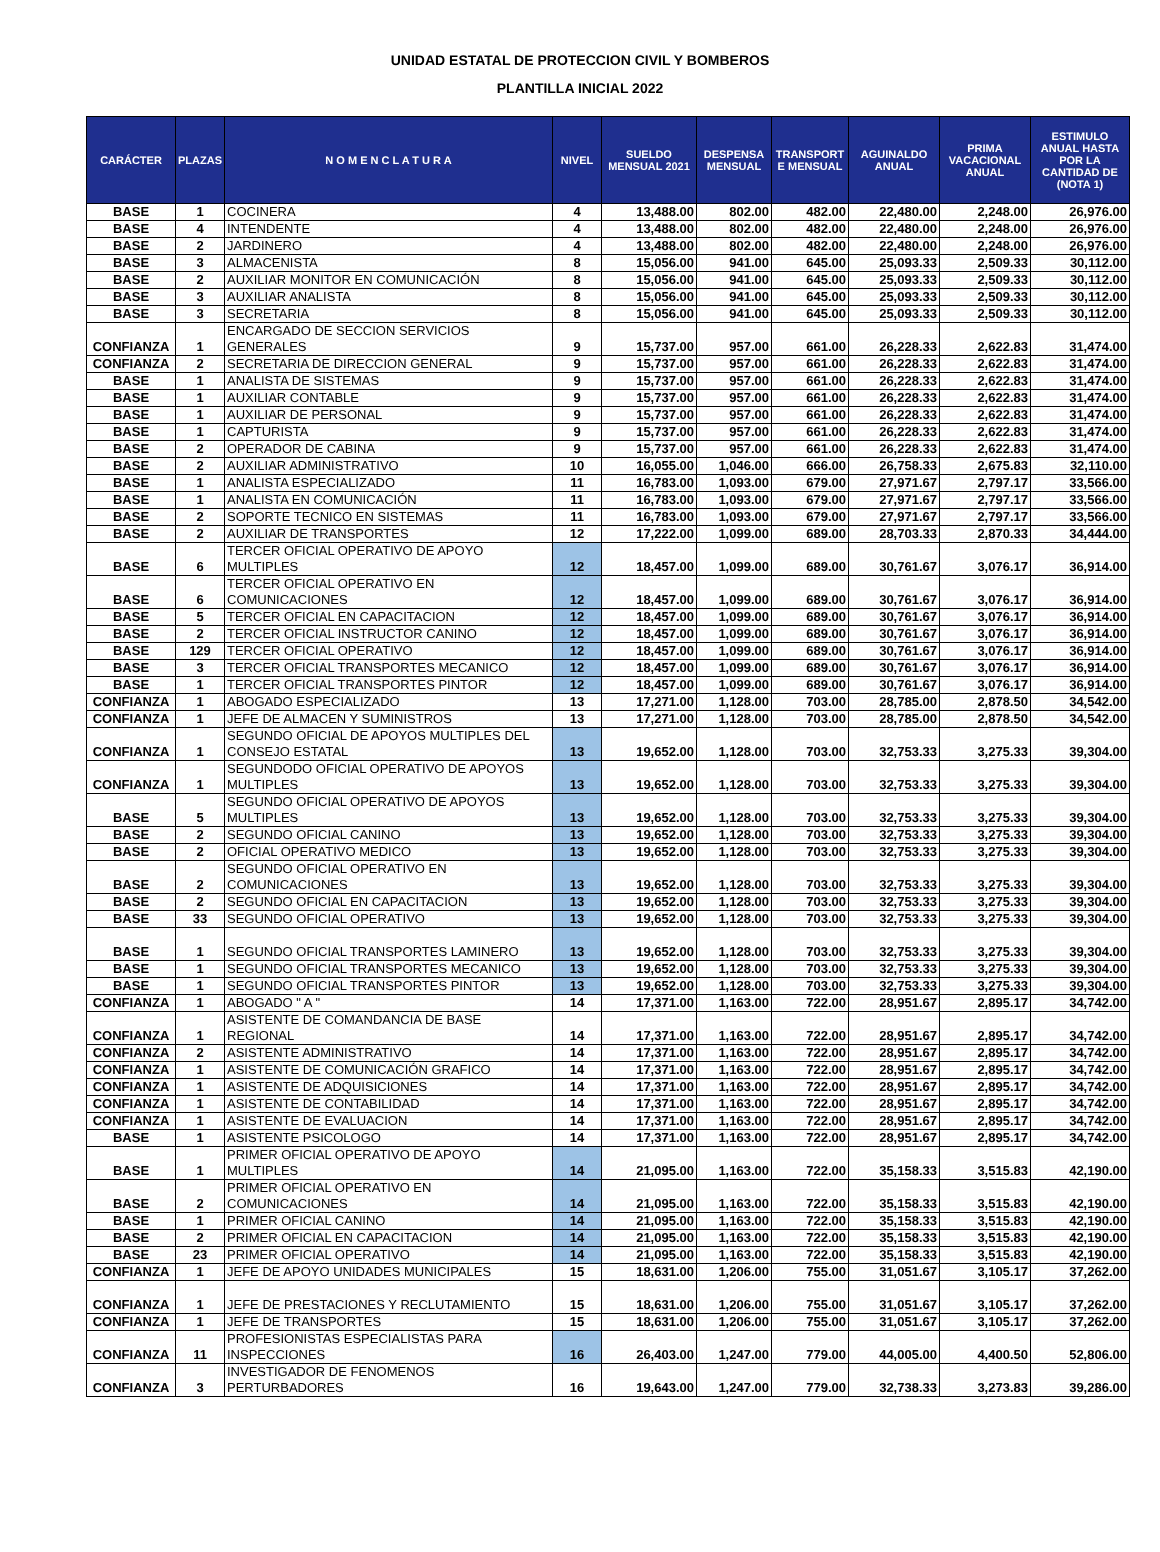UNIDAD ESTATAL DE PROTECCION CIVIL Y BOMBEROS
PLANTILLA INICIAL 2022
| CARÁCTER | PLAZAS | N O M E N C L A T U R A | NIVEL | SUELDO MENSUAL 2021 | DESPENSA MENSUAL | TRANSPORT E MENSUAL | AGUINALDO ANUAL | PRIMA VACACIONAL ANUAL | ESTIMULO ANUAL HASTA POR LA CANTIDAD DE (NOTA 1) |
| --- | --- | --- | --- | --- | --- | --- | --- | --- | --- |
| BASE | 1 | COCINERA | 4 | 13,488.00 | 802.00 | 482.00 | 22,480.00 | 2,248.00 | 26,976.00 |
| BASE | 4 | INTENDENTE | 4 | 13,488.00 | 802.00 | 482.00 | 22,480.00 | 2,248.00 | 26,976.00 |
| BASE | 2 | JARDINERO | 4 | 13,488.00 | 802.00 | 482.00 | 22,480.00 | 2,248.00 | 26,976.00 |
| BASE | 3 | ALMACENISTA | 8 | 15,056.00 | 941.00 | 645.00 | 25,093.33 | 2,509.33 | 30,112.00 |
| BASE | 2 | AUXILIAR MONITOR EN COMUNICACIÓN | 8 | 15,056.00 | 941.00 | 645.00 | 25,093.33 | 2,509.33 | 30,112.00 |
| BASE | 3 | AUXILIAR ANALISTA | 8 | 15,056.00 | 941.00 | 645.00 | 25,093.33 | 2,509.33 | 30,112.00 |
| BASE | 3 | SECRETARIA | 8 | 15,056.00 | 941.00 | 645.00 | 25,093.33 | 2,509.33 | 30,112.00 |
| CONFIANZA | 1 | ENCARGADO DE SECCION SERVICIOS GENERALES | 9 | 15,737.00 | 957.00 | 661.00 | 26,228.33 | 2,622.83 | 31,474.00 |
| CONFIANZA | 2 | SECRETARIA DE DIRECCION GENERAL | 9 | 15,737.00 | 957.00 | 661.00 | 26,228.33 | 2,622.83 | 31,474.00 |
| BASE | 1 | ANALISTA DE SISTEMAS | 9 | 15,737.00 | 957.00 | 661.00 | 26,228.33 | 2,622.83 | 31,474.00 |
| BASE | 1 | AUXILIAR CONTABLE | 9 | 15,737.00 | 957.00 | 661.00 | 26,228.33 | 2,622.83 | 31,474.00 |
| BASE | 1 | AUXILIAR DE PERSONAL | 9 | 15,737.00 | 957.00 | 661.00 | 26,228.33 | 2,622.83 | 31,474.00 |
| BASE | 1 | CAPTURISTA | 9 | 15,737.00 | 957.00 | 661.00 | 26,228.33 | 2,622.83 | 31,474.00 |
| BASE | 2 | OPERADOR DE CABINA | 9 | 15,737.00 | 957.00 | 661.00 | 26,228.33 | 2,622.83 | 31,474.00 |
| BASE | 2 | AUXILIAR ADMINISTRATIVO | 10 | 16,055.00 | 1,046.00 | 666.00 | 26,758.33 | 2,675.83 | 32,110.00 |
| BASE | 1 | ANALISTA ESPECIALIZADO | 11 | 16,783.00 | 1,093.00 | 679.00 | 27,971.67 | 2,797.17 | 33,566.00 |
| BASE | 1 | ANALISTA EN COMUNICACIÓN | 11 | 16,783.00 | 1,093.00 | 679.00 | 27,971.67 | 2,797.17 | 33,566.00 |
| BASE | 2 | SOPORTE TECNICO EN SISTEMAS | 11 | 16,783.00 | 1,093.00 | 679.00 | 27,971.67 | 2,797.17 | 33,566.00 |
| BASE | 2 | AUXILIAR DE TRANSPORTES | 12 | 17,222.00 | 1,099.00 | 689.00 | 28,703.33 | 2,870.33 | 34,444.00 |
| BASE | 6 | TERCER OFICIAL OPERATIVO DE APOYO MULTIPLES | 12 | 18,457.00 | 1,099.00 | 689.00 | 30,761.67 | 3,076.17 | 36,914.00 |
| BASE | 6 | TERCER OFICIAL OPERATIVO EN COMUNICACIONES | 12 | 18,457.00 | 1,099.00 | 689.00 | 30,761.67 | 3,076.17 | 36,914.00 |
| BASE | 5 | TERCER OFICIAL EN CAPACITACION | 12 | 18,457.00 | 1,099.00 | 689.00 | 30,761.67 | 3,076.17 | 36,914.00 |
| BASE | 2 | TERCER OFICIAL INSTRUCTOR CANINO | 12 | 18,457.00 | 1,099.00 | 689.00 | 30,761.67 | 3,076.17 | 36,914.00 |
| BASE | 129 | TERCER OFICIAL OPERATIVO | 12 | 18,457.00 | 1,099.00 | 689.00 | 30,761.67 | 3,076.17 | 36,914.00 |
| BASE | 3 | TERCER OFICIAL TRANSPORTES MECANICO | 12 | 18,457.00 | 1,099.00 | 689.00 | 30,761.67 | 3,076.17 | 36,914.00 |
| BASE | 1 | TERCER OFICIAL TRANSPORTES PINTOR | 12 | 18,457.00 | 1,099.00 | 689.00 | 30,761.67 | 3,076.17 | 36,914.00 |
| CONFIANZA | 1 | ABOGADO ESPECIALIZADO | 13 | 17,271.00 | 1,128.00 | 703.00 | 28,785.00 | 2,878.50 | 34,542.00 |
| CONFIANZA | 1 | JEFE DE ALMACEN Y SUMINISTROS | 13 | 17,271.00 | 1,128.00 | 703.00 | 28,785.00 | 2,878.50 | 34,542.00 |
| CONFIANZA | 1 | SEGUNDO OFICIAL DE APOYOS MULTIPLES DEL CONSEJO ESTATAL | 13 | 19,652.00 | 1,128.00 | 703.00 | 32,753.33 | 3,275.33 | 39,304.00 |
| CONFIANZA | 1 | SEGUNDODO OFICIAL OPERATIVO DE APOYOS MULTIPLES | 13 | 19,652.00 | 1,128.00 | 703.00 | 32,753.33 | 3,275.33 | 39,304.00 |
| BASE | 5 | SEGUNDO OFICIAL OPERATIVO DE APOYOS MULTIPLES | 13 | 19,652.00 | 1,128.00 | 703.00 | 32,753.33 | 3,275.33 | 39,304.00 |
| BASE | 2 | SEGUNDO OFICIAL CANINO | 13 | 19,652.00 | 1,128.00 | 703.00 | 32,753.33 | 3,275.33 | 39,304.00 |
| BASE | 2 | OFICIAL OPERATIVO MEDICO | 13 | 19,652.00 | 1,128.00 | 703.00 | 32,753.33 | 3,275.33 | 39,304.00 |
| BASE | 2 | SEGUNDO OFICIAL OPERATIVO EN COMUNICACIONES | 13 | 19,652.00 | 1,128.00 | 703.00 | 32,753.33 | 3,275.33 | 39,304.00 |
| BASE | 2 | SEGUNDO OFICIAL EN CAPACITACION | 13 | 19,652.00 | 1,128.00 | 703.00 | 32,753.33 | 3,275.33 | 39,304.00 |
| BASE | 33 | SEGUNDO OFICIAL OPERATIVO | 13 | 19,652.00 | 1,128.00 | 703.00 | 32,753.33 | 3,275.33 | 39,304.00 |
| BASE | 1 | SEGUNDO OFICIAL TRANSPORTES LAMINERO | 13 | 19,652.00 | 1,128.00 | 703.00 | 32,753.33 | 3,275.33 | 39,304.00 |
| BASE | 1 | SEGUNDO OFICIAL TRANSPORTES MECANICO | 13 | 19,652.00 | 1,128.00 | 703.00 | 32,753.33 | 3,275.33 | 39,304.00 |
| BASE | 1 | SEGUNDO OFICIAL TRANSPORTES PINTOR | 13 | 19,652.00 | 1,128.00 | 703.00 | 32,753.33 | 3,275.33 | 39,304.00 |
| CONFIANZA | 1 | ABOGADO " A " | 14 | 17,371.00 | 1,163.00 | 722.00 | 28,951.67 | 2,895.17 | 34,742.00 |
| CONFIANZA | 1 | ASISTENTE DE COMANDANCIA DE BASE REGIONAL | 14 | 17,371.00 | 1,163.00 | 722.00 | 28,951.67 | 2,895.17 | 34,742.00 |
| CONFIANZA | 2 | ASISTENTE ADMINISTRATIVO | 14 | 17,371.00 | 1,163.00 | 722.00 | 28,951.67 | 2,895.17 | 34,742.00 |
| CONFIANZA | 1 | ASISTENTE DE COMUNICACIÓN GRAFICO | 14 | 17,371.00 | 1,163.00 | 722.00 | 28,951.67 | 2,895.17 | 34,742.00 |
| CONFIANZA | 1 | ASISTENTE DE ADQUISICIONES | 14 | 17,371.00 | 1,163.00 | 722.00 | 28,951.67 | 2,895.17 | 34,742.00 |
| CONFIANZA | 1 | ASISTENTE DE CONTABILIDAD | 14 | 17,371.00 | 1,163.00 | 722.00 | 28,951.67 | 2,895.17 | 34,742.00 |
| CONFIANZA | 1 | ASISTENTE DE EVALUACION | 14 | 17,371.00 | 1,163.00 | 722.00 | 28,951.67 | 2,895.17 | 34,742.00 |
| BASE | 1 | ASISTENTE PSICOLOGO | 14 | 17,371.00 | 1,163.00 | 722.00 | 28,951.67 | 2,895.17 | 34,742.00 |
| BASE | 1 | PRIMER OFICIAL OPERATIVO DE APOYO MULTIPLES | 14 | 21,095.00 | 1,163.00 | 722.00 | 35,158.33 | 3,515.83 | 42,190.00 |
| BASE | 2 | PRIMER OFICIAL OPERATIVO EN COMUNICACIONES | 14 | 21,095.00 | 1,163.00 | 722.00 | 35,158.33 | 3,515.83 | 42,190.00 |
| BASE | 1 | PRIMER OFICIAL CANINO | 14 | 21,095.00 | 1,163.00 | 722.00 | 35,158.33 | 3,515.83 | 42,190.00 |
| BASE | 2 | PRIMER OFICIAL EN CAPACITACION | 14 | 21,095.00 | 1,163.00 | 722.00 | 35,158.33 | 3,515.83 | 42,190.00 |
| BASE | 23 | PRIMER OFICIAL OPERATIVO | 14 | 21,095.00 | 1,163.00 | 722.00 | 35,158.33 | 3,515.83 | 42,190.00 |
| CONFIANZA | 1 | JEFE DE APOYO UNIDADES MUNICIPALES | 15 | 18,631.00 | 1,206.00 | 755.00 | 31,051.67 | 3,105.17 | 37,262.00 |
| CONFIANZA | 1 | JEFE DE PRESTACIONES Y RECLUTAMIENTO | 15 | 18,631.00 | 1,206.00 | 755.00 | 31,051.67 | 3,105.17 | 37,262.00 |
| CONFIANZA | 1 | JEFE DE TRANSPORTES | 15 | 18,631.00 | 1,206.00 | 755.00 | 31,051.67 | 3,105.17 | 37,262.00 |
| CONFIANZA | 11 | PROFESIONISTAS ESPECIALISTAS PARA INSPECCIONES | 16 | 26,403.00 | 1,247.00 | 779.00 | 44,005.00 | 4,400.50 | 52,806.00 |
| CONFIANZA | 3 | INVESTIGADOR DE FENOMENOS PERTURBADORES | 16 | 19,643.00 | 1,247.00 | 779.00 | 32,738.33 | 3,273.83 | 39,286.00 |